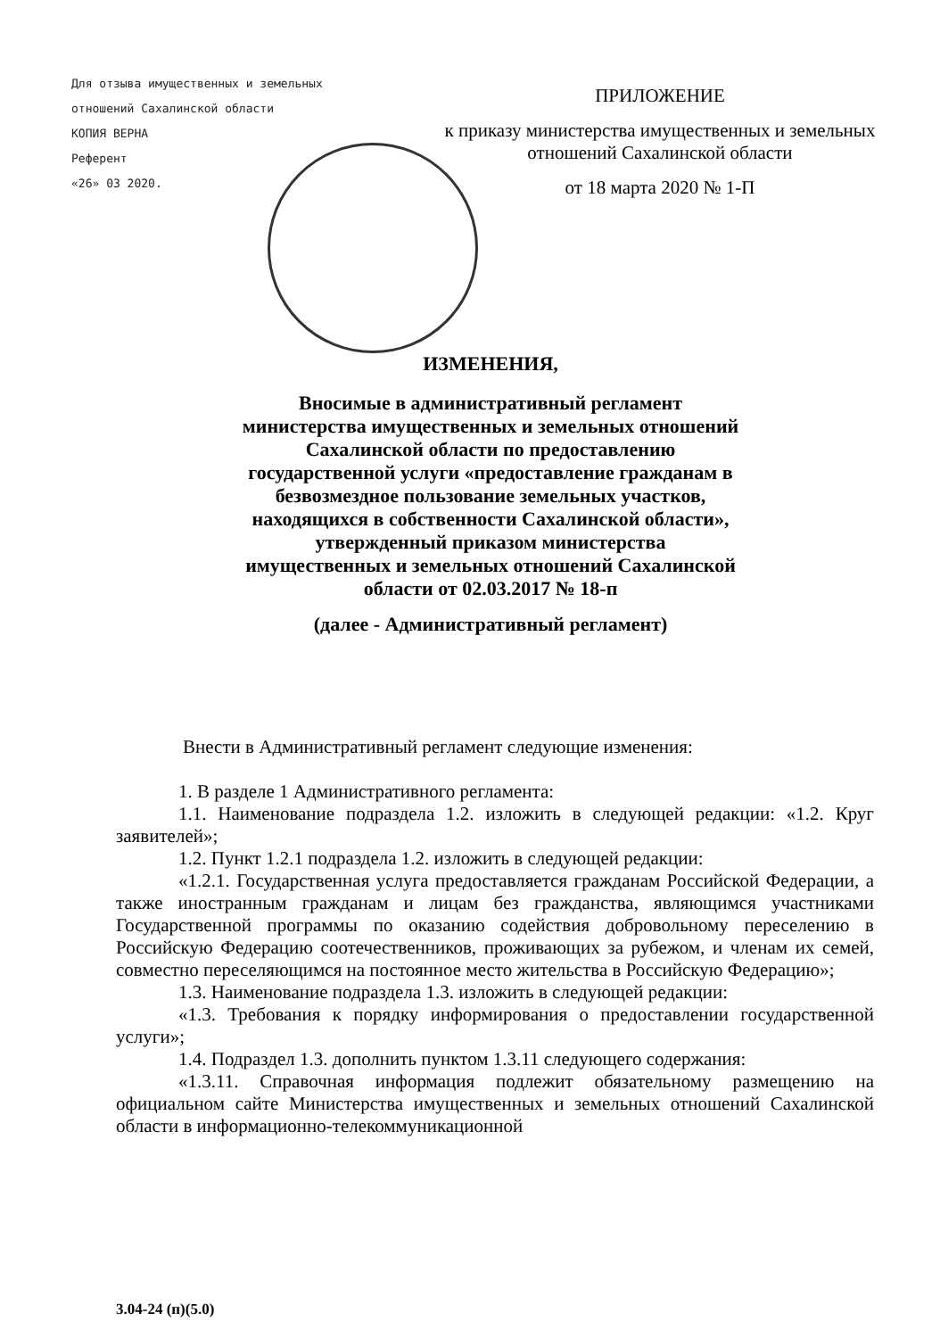Для отзыва имущественных и земельных
отношений Сахалинской области
КОПИЯ ВЕРНА
Референт
«26» 03 2020.
ПРИЛОЖЕНИЕ
к приказу министерства имущественных и земельных отношений Сахалинской области
от 18 марта 2020 № 1-П
ИЗМЕНЕНИЯ,
Вносимые в административный регламент
министерства имущественных и земельных отношений
Сахалинской области по предоставлению
государственной услуги «предоставление гражданам в
безвозмездное пользование земельных участков,
находящихся в собственности Сахалинской области»,
утвержденный приказом министерства
имущественных и земельных отношений Сахалинской
области от 02.03.2017 № 18-п
(далее - Административный регламент)
Внести в Административный регламент следующие изменения:
1. В разделе 1 Административного регламента:
1.1. Наименование подраздела 1.2. изложить в следующей редакции: «1.2. Круг заявителей»;
1.2. Пункт 1.2.1 подраздела 1.2. изложить в следующей редакции:
«1.2.1. Государственная услуга предоставляется гражданам Российской Федерации, а также иностранным гражданам и лицам без гражданства, являющимся участниками Государственной программы по оказанию содействия добровольному переселению в Российскую Федерацию соотечественников, проживающих за рубежом, и членам их семей, совместно переселяющимся на постоянное место жительства в Российскую Федерацию»;
1.3. Наименование подраздела 1.3. изложить в следующей редакции:
«1.3. Требования к порядку информирования о предоставлении государственной услуги»;
1.4. Подраздел 1.3. дополнить пунктом 1.3.11 следующего содержания:
«1.3.11. Справочная информация подлежит обязательному размещению на официальном сайте Министерства имущественных и земельных отношений Сахалинской области в информационно-телекоммуникационной
3.04-24 (п)(5.0)